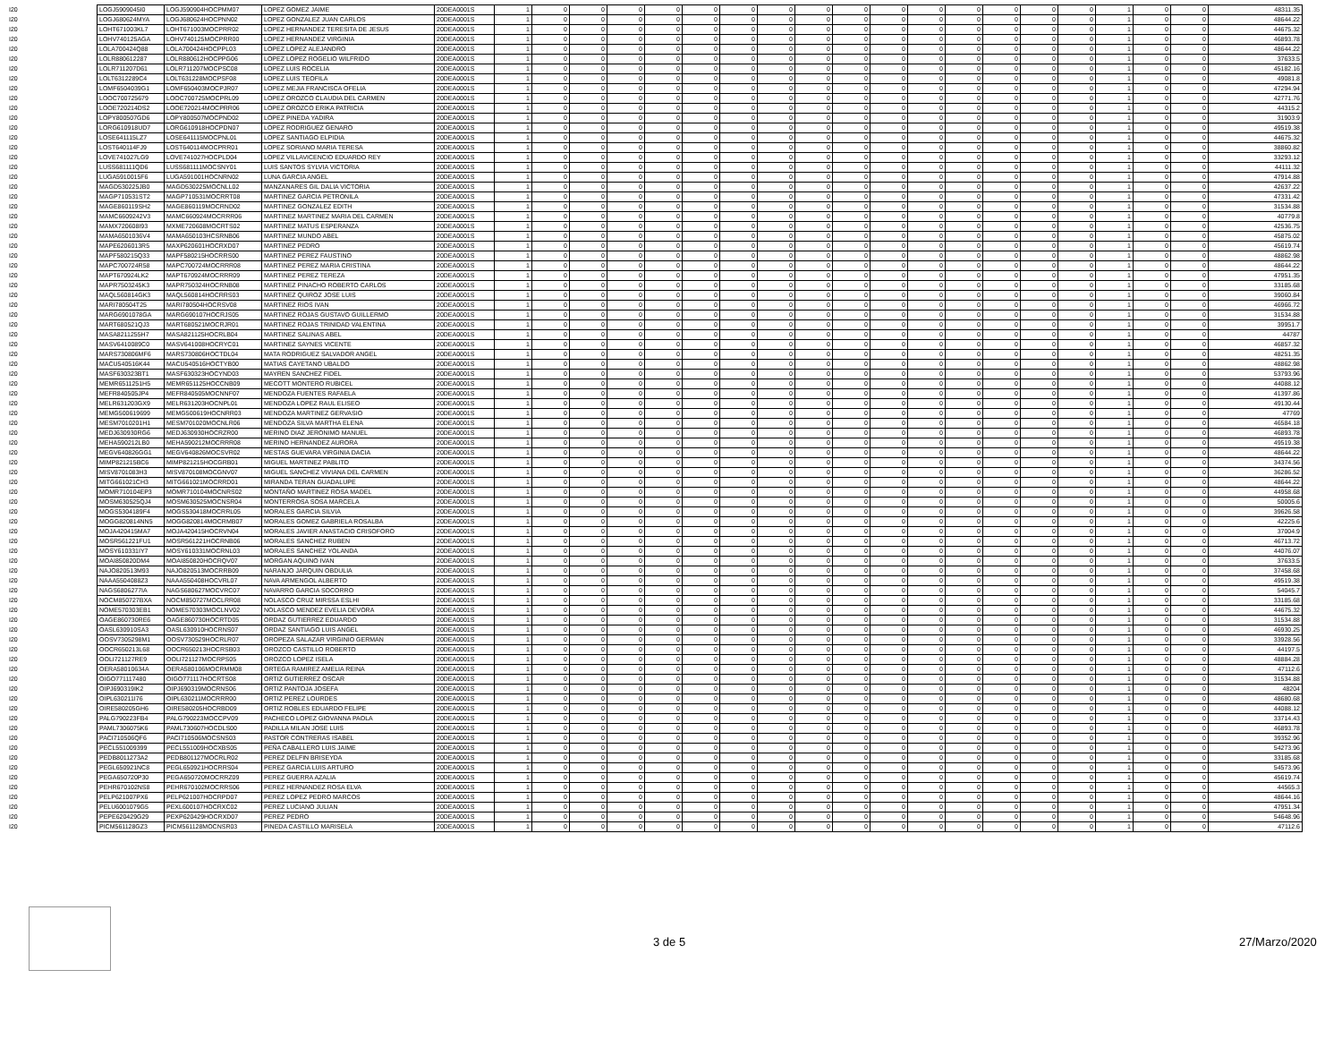| I20 | LOGJ5909045I0 | LOGJ590904HOCPMM07 | LOPEZ GOMEZ JAIME | 20DEA0001S | 1 | 0 | 0 | 0 | 0 | 0 | 0 | 0 | 0 | 0 | 0 | 0 | 0 | 0 | 0 | 0 | 1 | 0 | 0 | 48311.35 |
| I20 | LOGJ680624MYA | LOGJ680624HOCPNN02 | LOPEZ GONZALEZ JUAN CARLOS | 20DEA0001S | 1 | 0 | 0 | 0 | 0 | 0 | 0 | 0 | 0 | 0 | 0 | 0 | 0 | 0 | 0 | 0 | 1 | 0 | 0 | 48644.22 |
| I20 | LOHT671003KL7 | LOHT671003MOCPRR02 | LOPEZ HERNANDEZ TERESITA DE JESUS | 20DEA0001S | 1 | 0 | 0 | 0 | 0 | 0 | 0 | 0 | 0 | 0 | 0 | 0 | 0 | 0 | 0 | 0 | 1 | 0 | 0 | 44675.32 |
| I20 | LOHV740125AGA | LOHV740125MOCPRR00 | LOPEZ HERNANDEZ VIRGINIA | 20DEA0001S | 1 | 0 | 0 | 0 | 0 | 0 | 0 | 0 | 0 | 0 | 0 | 0 | 0 | 0 | 0 | 0 | 1 | 0 | 0 | 46893.78 |
| I20 | LOLA700424Q88 | LOLA700424HOCPPL03 | LOPEZ LOPEZ ALEJANDRO | 20DEA0001S | 1 | 0 | 0 | 0 | 0 | 0 | 0 | 0 | 0 | 0 | 0 | 0 | 0 | 0 | 0 | 0 | 1 | 0 | 0 | 48644.22 |
| I20 | LOLR880612287 | LOLR880612HOCPPG06 | LOPEZ LOPEZ ROGELIO WILFRIDO | 20DEA0001S | 1 | 0 | 0 | 0 | 0 | 0 | 0 | 0 | 0 | 0 | 0 | 0 | 0 | 0 | 0 | 0 | 1 | 0 | 0 | 37633.5 |
| I20 | LOLR711207D61 | LOLR711207MOCPSC08 | LOPEZ LUIS ROCELIA | 20DEA0001S | 1 | 0 | 0 | 0 | 0 | 0 | 0 | 0 | 0 | 0 | 0 | 0 | 0 | 0 | 0 | 0 | 1 | 0 | 0 | 45182.16 |
| I20 | LOLT6312289C4 | LOLT631228MOCPSF08 | LOPEZ LUIS TEOFILA | 20DEA0001S | 1 | 0 | 0 | 0 | 0 | 0 | 0 | 0 | 0 | 0 | 0 | 0 | 0 | 0 | 0 | 0 | 1 | 0 | 0 | 49081.8 |
| I20 | LOMF6504039G1 | LOMF650403MOCPJR07 | LOPEZ MEJIA FRANCISCA OFELIA | 20DEA0001S | 1 | 0 | 0 | 0 | 0 | 0 | 0 | 0 | 0 | 0 | 0 | 0 | 0 | 0 | 0 | 0 | 1 | 0 | 0 | 47294.94 |
| I20 | LOOC700725679 | LOOC700725MOCPRL09 | LOPEZ OROZCO CLAUDIA DEL CARMEN | 20DEA0001S | 1 | 0 | 0 | 0 | 0 | 0 | 0 | 0 | 0 | 0 | 0 | 0 | 0 | 0 | 0 | 0 | 1 | 0 | 0 | 42771.76 |
| I20 | LOOE720214DS2 | LOOE720214MOCPRR06 | LOPEZ OROZCO ERIKA PATRICIA | 20DEA0001S | 1 | 0 | 0 | 0 | 0 | 0 | 0 | 0 | 0 | 0 | 0 | 0 | 0 | 0 | 0 | 0 | 1 | 0 | 0 | 44315.2 |
| I20 | LOPY800507GD6 | LOPY800507MOCPND02 | LOPEZ PINEDA YADIRA | 20DEA0001S | 1 | 0 | 0 | 0 | 0 | 0 | 0 | 0 | 0 | 0 | 0 | 0 | 0 | 0 | 0 | 0 | 1 | 0 | 0 | 31903.9 |
| I20 | LORG610918UD7 | LORG610918HOCPDN07 | LOPEZ RODRIGUEZ GENARO | 20DEA0001S | 1 | 0 | 0 | 0 | 0 | 0 | 0 | 0 | 0 | 0 | 0 | 0 | 0 | 0 | 0 | 0 | 1 | 0 | 0 | 49519.38 |
| I20 | LOSE641115LZ7 | LOSE641115MOCPNL01 | LOPEZ SANTIAGO ELPIDIA | 20DEA0001S | 1 | 0 | 0 | 0 | 0 | 0 | 0 | 0 | 0 | 0 | 0 | 0 | 0 | 0 | 0 | 0 | 1 | 0 | 0 | 44675.32 |
| I20 | LOST640114FJ9 | LOST640114MOCPRR01 | LOPEZ SORIANO MARIA TERESA | 20DEA0001S | 1 | 0 | 0 | 0 | 0 | 0 | 0 | 0 | 0 | 0 | 0 | 0 | 0 | 0 | 0 | 0 | 1 | 0 | 0 | 38860.82 |
| I20 | LOVE741027LG9 | LOVE741027HOCPLD04 | LOPEZ VILLAVICENCIO EDUARDO REY | 20DEA0001S | 1 | 0 | 0 | 0 | 0 | 0 | 0 | 0 | 0 | 0 | 0 | 0 | 0 | 0 | 0 | 0 | 1 | 0 | 0 | 33293.12 |
| I20 | LUSS681111QD6 | LUSS681111MOCSNY01 | LUIS SANTOS SYLVIA VICTORIA | 20DEA0001S | 1 | 0 | 0 | 0 | 0 | 0 | 0 | 0 | 0 | 0 | 0 | 0 | 0 | 0 | 0 | 0 | 1 | 0 | 0 | 44111.32 |
| I20 | LUGA5910015F6 | LUGA591001HOCNRN02 | LUNA GARCIA ANGEL | 20DEA0001S | 1 | 0 | 0 | 0 | 0 | 0 | 0 | 0 | 0 | 0 | 0 | 0 | 0 | 0 | 0 | 0 | 1 | 0 | 0 | 47914.88 |
| I20 | MAGD530225JB0 | MAGD530225MOCNLL02 | MANZANARES GIL DALIA VICTORIA | 20DEA0001S | 1 | 0 | 0 | 0 | 0 | 0 | 0 | 0 | 0 | 0 | 0 | 0 | 0 | 0 | 0 | 0 | 1 | 0 | 0 | 42637.22 |
| I20 | MAGP710531ST2 | MAGP710531MOCRRT08 | MARTINEZ GARCIA PETRONILA | 20DEA0001S | 1 | 0 | 0 | 0 | 0 | 0 | 0 | 0 | 0 | 0 | 0 | 0 | 0 | 0 | 0 | 0 | 1 | 0 | 0 | 47331.42 |
| I20 | MAGE860119SH2 | MAGE860119MOCRND02 | MARTINEZ GONZALEZ EDITH | 20DEA0001S | 1 | 0 | 0 | 0 | 0 | 0 | 0 | 0 | 0 | 0 | 0 | 0 | 0 | 0 | 0 | 0 | 1 | 0 | 0 | 31534.88 |
| I20 | MAMC6609242V3 | MAMC660924MOCRRR06 | MARTINEZ MARTINEZ MARIA DEL CARMEN | 20DEA0001S | 1 | 0 | 0 | 0 | 0 | 0 | 0 | 0 | 0 | 0 | 0 | 0 | 0 | 0 | 0 | 0 | 1 | 0 | 0 | 40779.8 |
| I20 | MAMX720608I93 | MXME720608MOCRTS02 | MARTINEZ MATUS ESPERANZA | 20DEA0001S | 1 | 0 | 0 | 0 | 0 | 0 | 0 | 0 | 0 | 0 | 0 | 0 | 0 | 0 | 0 | 0 | 1 | 0 | 0 | 42536.75 |
| I20 | MAMA6501036V4 | MAMA650103HCSRNB06 | MARTINEZ MUNDO ABEL | 20DEA0001S | 1 | 0 | 0 | 0 | 0 | 0 | 0 | 0 | 0 | 0 | 0 | 0 | 0 | 0 | 0 | 0 | 1 | 0 | 0 | 45875.02 |
| I20 | MAPE6206013R5 | MAXP620601HOCRXD07 | MARTINEZ PEDRO | 20DEA0001S | 1 | 0 | 0 | 0 | 0 | 0 | 0 | 0 | 0 | 0 | 0 | 0 | 0 | 0 | 0 | 0 | 1 | 0 | 0 | 45619.74 |
| I20 | MAPF580215Q33 | MAPF580215HOCRRS00 | MARTINEZ PEREZ FAUSTINO | 20DEA0001S | 1 | 0 | 0 | 0 | 0 | 0 | 0 | 0 | 0 | 0 | 0 | 0 | 0 | 0 | 0 | 0 | 1 | 0 | 0 | 48862.98 |
| I20 | MAPC700724R58 | MAPC700724MOCRRR08 | MARTINEZ PEREZ MARIA CRISTINA | 20DEA0001S | 1 | 0 | 0 | 0 | 0 | 0 | 0 | 0 | 0 | 0 | 0 | 0 | 0 | 0 | 0 | 0 | 1 | 0 | 0 | 48644.22 |
| I20 | MAPT670924LK2 | MAPT670924MOCRRR09 | MARTINEZ PEREZ TEREZA | 20DEA0001S | 1 | 0 | 0 | 0 | 0 | 0 | 0 | 0 | 0 | 0 | 0 | 0 | 0 | 0 | 0 | 0 | 1 | 0 | 0 | 47951.35 |
| I20 | MAPR7503245K3 | MAPR750324HOCRNB08 | MARTINEZ PINACHO ROBERTO CARLOS | 20DEA0001S | 1 | 0 | 0 | 0 | 0 | 0 | 0 | 0 | 0 | 0 | 0 | 0 | 0 | 0 | 0 | 0 | 1 | 0 | 0 | 33185.68 |
| I20 | MAQL560814GK3 | MAQL560814HOCRRS03 | MARTINEZ QUIROZ JOSE LUIS | 20DEA0001S | 1 | 0 | 0 | 0 | 0 | 0 | 0 | 0 | 0 | 0 | 0 | 0 | 0 | 0 | 0 | 0 | 1 | 0 | 0 | 39060.84 |
| I20 | MARI780504T25 | MARI780504HOCRSV08 | MARTINEZ RIOS IVAN | 20DEA0001S | 1 | 0 | 0 | 0 | 0 | 0 | 0 | 0 | 0 | 0 | 0 | 0 | 0 | 0 | 0 | 0 | 1 | 0 | 0 | 46966.72 |
| I20 | MARG6901078GA | MARG690107HOCRJS05 | MARTINEZ ROJAS GUSTAVO GUILLERMO | 20DEA0001S | 1 | 0 | 0 | 0 | 0 | 0 | 0 | 0 | 0 | 0 | 0 | 0 | 0 | 0 | 0 | 0 | 1 | 0 | 0 | 31534.88 |
| I20 | MART680521QJ3 | MART680521MOCRJR01 | MARTINEZ ROJAS TRINIDAD VALENTINA | 20DEA0001S | 1 | 0 | 0 | 0 | 0 | 0 | 0 | 0 | 0 | 0 | 0 | 0 | 0 | 0 | 0 | 0 | 1 | 0 | 0 | 39951.7 |
| I20 | MASA8211255H7 | MASA821125HOCRLB04 | MARTINEZ SALINAS ABEL | 20DEA0001S | 1 | 0 | 0 | 0 | 0 | 0 | 0 | 0 | 0 | 0 | 0 | 0 | 0 | 0 | 0 | 0 | 1 | 0 | 0 | 44787 |
| I20 | MASV6410089C0 | MASV641008HOCRYC01 | MARTINEZ SAYNES VICENTE | 20DEA0001S | 1 | 0 | 0 | 0 | 0 | 0 | 0 | 0 | 0 | 0 | 0 | 0 | 0 | 0 | 0 | 0 | 1 | 0 | 0 | 46857.32 |
| I20 | MARS730806MF6 | MARS730806HOCTDL04 | MATA RODRIGUEZ SALVADOR ANGEL | 20DEA0001S | 1 | 0 | 0 | 0 | 0 | 0 | 0 | 0 | 0 | 0 | 0 | 0 | 0 | 0 | 0 | 0 | 1 | 0 | 0 | 48251.35 |
| I20 | MACU540516K44 | MACU540516HOCTYB00 | MATIAS CAYETANO UBALDO | 20DEA0001S | 1 | 0 | 0 | 0 | 0 | 0 | 0 | 0 | 0 | 0 | 0 | 0 | 0 | 0 | 0 | 0 | 1 | 0 | 0 | 48862.98 |
| I20 | MASF630323BT1 | MASF630323HOCYND03 | MAYREN SANCHEZ FIDEL | 20DEA0001S | 1 | 0 | 0 | 0 | 0 | 0 | 0 | 0 | 0 | 0 | 0 | 0 | 0 | 0 | 0 | 0 | 1 | 0 | 0 | 53793.96 |
| I20 | MEMR6511251H5 | MEMR651125HOCCNB09 | MECOTT MONTERO RUBICEL | 20DEA0001S | 1 | 0 | 0 | 0 | 0 | 0 | 0 | 0 | 0 | 0 | 0 | 0 | 0 | 0 | 0 | 0 | 1 | 0 | 0 | 44088.12 |
| I20 | MEFR840505JP4 | MEFR840505MOCNNF07 | MENDOZA FUENTES RAFAELA | 20DEA0001S | 1 | 0 | 0 | 0 | 0 | 0 | 0 | 0 | 0 | 0 | 0 | 0 | 0 | 0 | 0 | 0 | 1 | 0 | 0 | 41397.86 |
| I20 | MELR631203GX9 | MELR631203HOCNPL01 | MENDOZA LOPEZ RAUL ELISEO | 20DEA0001S | 1 | 0 | 0 | 0 | 0 | 0 | 0 | 0 | 0 | 0 | 0 | 0 | 0 | 0 | 0 | 0 | 1 | 0 | 0 | 49130.44 |
| I20 | MEMG500619699 | MEMG500619HOCNRR03 | MENDOZA MARTINEZ GERVASIO | 20DEA0001S | 1 | 0 | 0 | 0 | 0 | 0 | 0 | 0 | 0 | 0 | 0 | 0 | 0 | 0 | 0 | 0 | 1 | 0 | 0 | 47769 |
| I20 | MESM7010201H1 | MESM701020MOCNLR06 | MENDOZA SILVA MARTHA ELENA | 20DEA0001S | 1 | 0 | 0 | 0 | 0 | 0 | 0 | 0 | 0 | 0 | 0 | 0 | 0 | 0 | 0 | 0 | 1 | 0 | 0 | 46584.18 |
| I20 | MEDJ630930RG6 | MEDJ630930HOCRZR00 | MERINO DIAZ JERONIMO MANUEL | 20DEA0001S | 1 | 0 | 0 | 0 | 0 | 0 | 0 | 0 | 0 | 0 | 0 | 0 | 0 | 0 | 0 | 0 | 1 | 0 | 0 | 46893.78 |
| I20 | MEHA590212LB0 | MEHA590212MOCRRR08 | MERINO HERNANDEZ AURORA | 20DEA0001S | 1 | 0 | 0 | 0 | 0 | 0 | 0 | 0 | 0 | 0 | 0 | 0 | 0 | 0 | 0 | 0 | 1 | 0 | 0 | 49519.38 |
| I20 | MEGV640826GG1 | MEGV640826MOCSVR02 | MESTAS GUEVARA VIRGINIA DACIA | 20DEA0001S | 1 | 0 | 0 | 0 | 0 | 0 | 0 | 0 | 0 | 0 | 0 | 0 | 0 | 0 | 0 | 0 | 1 | 0 | 0 | 48644.22 |
| I20 | MIMP821215BC6 | MIMP821215HOCGRB01 | MIGUEL MARTINEZ PABLITO | 20DEA0001S | 1 | 0 | 0 | 0 | 0 | 0 | 0 | 0 | 0 | 0 | 0 | 0 | 0 | 0 | 0 | 0 | 1 | 0 | 0 | 34374.56 |
| I20 | MISV8701083H3 | MISV870108MOCGNV07 | MIGUEL SANCHEZ VIVIANA DEL CARMEN | 20DEA0001S | 1 | 0 | 0 | 0 | 0 | 0 | 0 | 0 | 0 | 0 | 0 | 0 | 0 | 0 | 0 | 0 | 1 | 0 | 0 | 36286.52 |
| I20 | MITG661021CH3 | MITG661021MOCRRD01 | MIRANDA TERAN GUADALUPE | 20DEA0001S | 1 | 0 | 0 | 0 | 0 | 0 | 0 | 0 | 0 | 0 | 0 | 0 | 0 | 0 | 0 | 0 | 1 | 0 | 0 | 48644.22 |
| I20 | MOMR710104EP3 | MOMR710104MOCNRS02 | MONTAÑO MARTINEZ ROSA MADEL | 20DEA0001S | 1 | 0 | 0 | 0 | 0 | 0 | 0 | 0 | 0 | 0 | 0 | 0 | 0 | 0 | 0 | 0 | 1 | 0 | 0 | 44958.68 |
| I20 | MOSM630525QJ4 | MOSM630525MOCNSR04 | MONTERROSA SOSA MARCELA | 20DEA0001S | 1 | 0 | 0 | 0 | 0 | 0 | 0 | 0 | 0 | 0 | 0 | 0 | 0 | 0 | 0 | 0 | 1 | 0 | 0 | 50005.6 |
| I20 | MOGS5304189F4 | MOGS530418MOCRRL05 | MORALES GARCIA SILVIA | 20DEA0001S | 1 | 0 | 0 | 0 | 0 | 0 | 0 | 0 | 0 | 0 | 0 | 0 | 0 | 0 | 0 | 0 | 1 | 0 | 0 | 39626.58 |
| I20 | MOGG820814NN5 | MOGG820814MOCRMB07 | MORALES GOMEZ GABRIELA ROSALBA | 20DEA0001S | 1 | 0 | 0 | 0 | 0 | 0 | 0 | 0 | 0 | 0 | 0 | 0 | 0 | 0 | 0 | 0 | 1 | 0 | 0 | 42225.6 |
| I20 | MOJA420415MA7 | MOJA420415HOCRVN04 | MORALES JAVIER ANASTACIO CRISOFORO | 20DEA0001S | 1 | 0 | 0 | 0 | 0 | 0 | 0 | 0 | 0 | 0 | 0 | 0 | 0 | 0 | 0 | 0 | 1 | 0 | 0 | 37004.9 |
| I20 | MOSR561221FU1 | MOSR561221HOCRNB06 | MORALES SANCHEZ RUBEN | 20DEA0001S | 1 | 0 | 0 | 0 | 0 | 0 | 0 | 0 | 0 | 0 | 0 | 0 | 0 | 0 | 0 | 0 | 1 | 0 | 0 | 46713.72 |
| I20 | MOSY610331IY7 | MOSY610331MOCRNL03 | MORALES SANCHEZ YOLANDA | 20DEA0001S | 1 | 0 | 0 | 0 | 0 | 0 | 0 | 0 | 0 | 0 | 0 | 0 | 0 | 0 | 0 | 0 | 1 | 0 | 0 | 44076.07 |
| I20 | MOAI850820DM4 | MOAI850820HOCRQV07 | MORGAN AQUINO IVAN | 20DEA0001S | 1 | 0 | 0 | 0 | 0 | 0 | 0 | 0 | 0 | 0 | 0 | 0 | 0 | 0 | 0 | 0 | 1 | 0 | 0 | 37633.5 |
| I20 | NAJO820513M93 | NAJO820513MOCRRB09 | NARANJO JARQUIN OBDULIA | 20DEA0001S | 1 | 0 | 0 | 0 | 0 | 0 | 0 | 0 | 0 | 0 | 0 | 0 | 0 | 0 | 0 | 0 | 1 | 0 | 0 | 37458.68 |
| I20 | NAAA5504088Z3 | NAAA550408HOCVRL07 | NAVA ARMENGOL ALBERTO | 20DEA0001S | 1 | 0 | 0 | 0 | 0 | 0 | 0 | 0 | 0 | 0 | 0 | 0 | 0 | 0 | 0 | 0 | 1 | 0 | 0 | 49519.38 |
| I20 | NAGS6806277IA | NAGS680627MOCVRC07 | NAVARRO GARCIA SOCORRO | 20DEA0001S | 1 | 0 | 0 | 0 | 0 | 0 | 0 | 0 | 0 | 0 | 0 | 0 | 0 | 0 | 0 | 0 | 1 | 0 | 0 | 54045.7 |
| I20 | NOCM850727BXA | NOCM850727MOCLRR08 | NOLASCO CRUZ MIRSSA ESLHI | 20DEA0001S | 1 | 0 | 0 | 0 | 0 | 0 | 0 | 0 | 0 | 0 | 0 | 0 | 0 | 0 | 0 | 0 | 1 | 0 | 0 | 33185.68 |
| I20 | NOME570303EB1 | NOME570303MOCLNV02 | NOLASCO MENDEZ EVELIA DEVORA | 20DEA0001S | 1 | 0 | 0 | 0 | 0 | 0 | 0 | 0 | 0 | 0 | 0 | 0 | 0 | 0 | 0 | 0 | 1 | 0 | 0 | 44675.32 |
| I20 | OAGE860730RE6 | OAGE860730HOCRTD05 | ORDAZ GUTIERREZ EDUARDO | 20DEA0001S | 1 | 0 | 0 | 0 | 0 | 0 | 0 | 0 | 0 | 0 | 0 | 0 | 0 | 0 | 0 | 0 | 1 | 0 | 0 | 31534.88 |
| I20 | OASL630910SA3 | OASL630910HOCRNS07 | ORDAZ SANTIAGO LUIS ANGEL | 20DEA0001S | 1 | 0 | 0 | 0 | 0 | 0 | 0 | 0 | 0 | 0 | 0 | 0 | 0 | 0 | 0 | 0 | 1 | 0 | 0 | 46930.25 |
| I20 | OOSV7305298M1 | OOSV730529HOCRLR07 | OROPEZA SALAZAR VIRGINIO GERMAN | 20DEA0001S | 1 | 0 | 0 | 0 | 0 | 0 | 0 | 0 | 0 | 0 | 0 | 0 | 0 | 0 | 0 | 0 | 1 | 0 | 0 | 33928.56 |
| I20 | OOCR650213L68 | OOCR650213HOCRSB03 | OROZCO CASTILLO ROBERTO | 20DEA0001S | 1 | 0 | 0 | 0 | 0 | 0 | 0 | 0 | 0 | 0 | 0 | 0 | 0 | 0 | 0 | 0 | 1 | 0 | 0 | 44197.5 |
| I20 | OOLI721127RE9 | OOLI721127MOCRPS05 | OROZCO LOPEZ ISELA | 20DEA0001S | 1 | 0 | 0 | 0 | 0 | 0 | 0 | 0 | 0 | 0 | 0 | 0 | 0 | 0 | 0 | 0 | 1 | 0 | 0 | 48884.28 |
| I20 | OERA58010634A | OERA580106MOCRMM08 | ORTEGA RAMIREZ AMELIA REINA | 20DEA0001S | 1 | 0 | 0 | 0 | 0 | 0 | 0 | 0 | 0 | 0 | 0 | 0 | 0 | 0 | 0 | 0 | 1 | 0 | 0 | 47112.6 |
| I20 | OIGO771117480 | OIGO771117HOCRTS08 | ORTIZ GUTIERREZ OSCAR | 20DEA0001S | 1 | 0 | 0 | 0 | 0 | 0 | 0 | 0 | 0 | 0 | 0 | 0 | 0 | 0 | 0 | 0 | 1 | 0 | 0 | 31534.88 |
| I20 | OIPJ690319IK2 | OIPJ690319MOCRNS06 | ORTIZ PANTOJA JOSEFA | 20DEA0001S | 1 | 0 | 0 | 0 | 0 | 0 | 0 | 0 | 0 | 0 | 0 | 0 | 0 | 0 | 0 | 0 | 1 | 0 | 0 | 48204 |
| I20 | OIPL630211I76 | OIPL630211MOCRRR00 | ORTIZ PEREZ LOURDES | 20DEA0001S | 1 | 0 | 0 | 0 | 0 | 0 | 0 | 0 | 0 | 0 | 0 | 0 | 0 | 0 | 0 | 0 | 1 | 0 | 0 | 48680.68 |
| I20 | OIRE580205GH6 | OIRE580205HOCRBD09 | ORTIZ ROBLES EDUARDO FELIPE | 20DEA0001S | 1 | 0 | 0 | 0 | 0 | 0 | 0 | 0 | 0 | 0 | 0 | 0 | 0 | 0 | 0 | 0 | 1 | 0 | 0 | 44088.12 |
| I20 | PALG790223FB4 | PALG790223MOCCPV09 | PACHECO LOPEZ GIOVANNA PAOLA | 20DEA0001S | 1 | 0 | 0 | 0 | 0 | 0 | 0 | 0 | 0 | 0 | 0 | 0 | 0 | 0 | 0 | 0 | 1 | 0 | 0 | 33714.43 |
| I20 | PAML7306075K6 | PAML730607HOCDLS00 | PADILLA MILAN JOSE LUIS | 20DEA0001S | 1 | 0 | 0 | 0 | 0 | 0 | 0 | 0 | 0 | 0 | 0 | 0 | 0 | 0 | 0 | 0 | 1 | 0 | 0 | 46893.78 |
| I20 | PACI710506QF6 | PACI710506MOCSNS03 | PASTOR CONTRERAS ISABEL | 20DEA0001S | 1 | 0 | 0 | 0 | 0 | 0 | 0 | 0 | 0 | 0 | 0 | 0 | 0 | 0 | 0 | 0 | 1 | 0 | 0 | 39352.96 |
| I20 | PECL551009399 | PECL551009HOCXBS05 | PEÑA CABALLERO LUIS JAIME | 20DEA0001S | 1 | 0 | 0 | 0 | 0 | 0 | 0 | 0 | 0 | 0 | 0 | 0 | 0 | 0 | 0 | 0 | 1 | 0 | 0 | 54273.96 |
| I20 | PEDB8011273A2 | PEDB801127MOCRLR02 | PEREZ DELFIN BRISEYDA | 20DEA0001S | 1 | 0 | 0 | 0 | 0 | 0 | 0 | 0 | 0 | 0 | 0 | 0 | 0 | 0 | 0 | 0 | 1 | 0 | 0 | 33185.68 |
| I20 | PEGL650921NC8 | PEGL650921HOCRRS04 | PEREZ GARCIA LUIS ARTURO | 20DEA0001S | 1 | 0 | 0 | 0 | 0 | 0 | 0 | 0 | 0 | 0 | 0 | 0 | 0 | 0 | 0 | 0 | 1 | 0 | 0 | 54573.96 |
| I20 | PEGA650720P30 | PEGA650720MOCRRZ09 | PEREZ GUERRA AZALIA | 20DEA0001S | 1 | 0 | 0 | 0 | 0 | 0 | 0 | 0 | 0 | 0 | 0 | 0 | 0 | 0 | 0 | 0 | 1 | 0 | 0 | 45619.74 |
| I20 | PEHR670102NS8 | PEHR670102MOCRRS06 | PEREZ HERNANDEZ ROSA ELVA | 20DEA0001S | 1 | 0 | 0 | 0 | 0 | 0 | 0 | 0 | 0 | 0 | 0 | 0 | 0 | 0 | 0 | 0 | 1 | 0 | 0 | 44565.3 |
| I20 | PELP621007PX6 | PELP621007HOCRPD07 | PEREZ LOPEZ PEDRO MARCOS | 20DEA0001S | 1 | 0 | 0 | 0 | 0 | 0 | 0 | 0 | 0 | 0 | 0 | 0 | 0 | 0 | 0 | 0 | 1 | 0 | 0 | 48644.16 |
| I20 | PELU6001079G5 | PEXL600107HOCRXC02 | PEREZ LUCIANO JULIAN | 20DEA0001S | 1 | 0 | 0 | 0 | 0 | 0 | 0 | 0 | 0 | 0 | 0 | 0 | 0 | 0 | 0 | 0 | 1 | 0 | 0 | 47951.34 |
| I20 | PEPE620429G29 | PEXP620429HOCRXD07 | PEREZ PEDRO | 20DEA0001S | 1 | 0 | 0 | 0 | 0 | 0 | 0 | 0 | 0 | 0 | 0 | 0 | 0 | 0 | 0 | 0 | 1 | 0 | 0 | 54648.96 |
| I20 | PICM561128GZ3 | PICM561128MOCNSR03 | PINEDA CASTILLO MARISELA | 20DEA0001S | 1 | 0 | 0 | 0 | 0 | 0 | 0 | 0 | 0 | 0 | 0 | 0 | 0 | 0 | 0 | 0 | 1 | 0 | 0 | 47112.6 |
3 de 5 27/Marzo/2020